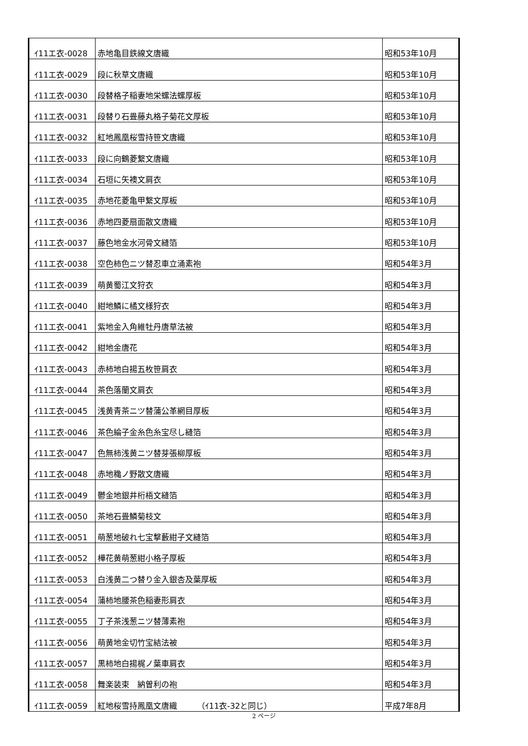| ｲ11エ衣-0028 | 赤地亀目鉄線文唐織 | 昭和53年10月 |
| ｲ11エ衣-0029 | 段に秋草文唐織 | 昭和53年10月 |
| ｲ11エ衣-0030 | 段替格子稲妻地栄螺法螺厚板 | 昭和53年10月 |
| ｲ11エ衣-0031 | 段替り石畳藤丸格子菊花文厚板 | 昭和53年10月 |
| ｲ11エ衣-0032 | 紅地鳳凰桜雪持笹文唐織 | 昭和53年10月 |
| ｲ11エ衣-0033 | 段に向鶴菱繋文唐織 | 昭和53年10月 |
| ｲ11エ衣-0034 | 石垣に矢襖文肩衣 | 昭和53年10月 |
| ｲ11エ衣-0035 | 赤地花菱亀甲繋文厚板 | 昭和53年10月 |
| ｲ11エ衣-0036 | 赤地四菱扇面散文唐織 | 昭和53年10月 |
| ｲ11エ衣-0037 | 藤色地金水河骨文縫箔 | 昭和53年10月 |
| ｲ11エ衣-0038 | 空色柿色ニツ替忍車立涌素袍 | 昭和54年3月 |
| ｲ11エ衣-0039 | 萌黄蜀江文狩衣 | 昭和54年3月 |
| ｲ11エ衣-0040 | 紺地鱗に橘文様狩衣 | 昭和54年3月 |
| ｲ11エ衣-0041 | 紫地金入角維牡丹唐草法被 | 昭和54年3月 |
| ｲ11エ衣-0042 | 紺地金唐花 | 昭和54年3月 |
| ｲ11エ衣-0043 | 赤柿地白揚五枚笹肩衣 | 昭和54年3月 |
| ｲ11エ衣-0044 | 茶色落蘭文肩衣 | 昭和54年3月 |
| ｲ11エ衣-0045 | 浅黄青茶ニツ替蒲公革網目厚板 | 昭和54年3月 |
| ｲ11エ衣-0046 | 茶色綸子金糸色糸宝尽し縫箔 | 昭和54年3月 |
| ｲ11エ衣-0047 | 色無柿浅黄ニツ替芽張柳厚板 | 昭和54年3月 |
| ｲ11エ衣-0048 | 赤地穐ノ野散文唐織 | 昭和54年3月 |
| ｲ11エ衣-0049 | 鬱金地銀井桁梧文縫箔 | 昭和54年3月 |
| ｲ11エ衣-0050 | 茶地石畳鱗菊枝文 | 昭和54年3月 |
| ｲ11エ衣-0051 | 萌葱地破れ七宝撃藪紺子文縫箔 | 昭和54年3月 |
| ｲ11エ衣-0052 | 樺花黄萌葱紺小格子厚板 | 昭和54年3月 |
| ｲ11エ衣-0053 | 白浅黄二つ替り金入銀杏及葉厚板 | 昭和54年3月 |
| ｲ11エ衣-0054 | 蒲柿地腰茶色稲妻形肩衣 | 昭和54年3月 |
| ｲ11エ衣-0055 | 丁子茶浅葱ニツ替薄素袍 | 昭和54年3月 |
| ｲ11エ衣-0056 | 萌黄地金切竹宝結法被 | 昭和54年3月 |
| ｲ11エ衣-0057 | 黒柿地白揚梶ノ葉車肩衣 | 昭和54年3月 |
| ｲ11エ衣-0058 | 舞楽装束 納曽利の袍 | 昭和54年3月 |
| ｲ11エ衣-0059 | 紅地桜雪持鳳凰文唐織 （ｲ11衣-32と同じ） | 平成7年8月 |
2 ページ